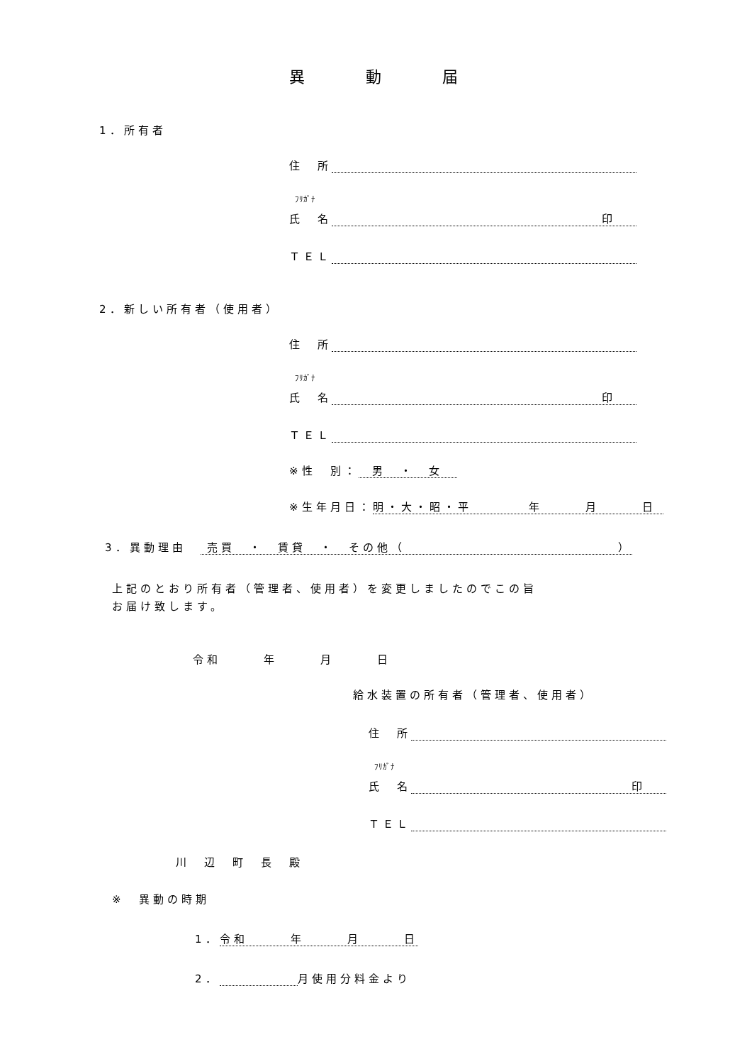異　　　動　　　届
1．所有者
住　所
ﾌﾘｶﾞﾅ
氏　名 印
ＴＥＬ
2．新しい所有者（使用者）
住　所
ﾌﾘｶﾞﾅ
氏　名 印
ＴＥＬ
※性　別： 男　・　女
※生年月日： 明・大・昭・平　　　　年　　　月　　　日
3．異動理由　 売買　・　賃貸　・　その他（　　　　　　　　　　　　　　　）
上記のとおり所有者（管理者、使用者）を変更しましたのでこの旨
お届け致します。
令和　　　年　　　月　　　日
給水装置の所有者（管理者、使用者）
住　所
ﾌﾘｶﾞﾅ
氏　名 印
ＴＥＬ
川　辺　町　長　殿
※　異動の時期
1．令和　　　年　　　月　　　日
2． 月使用分料金より